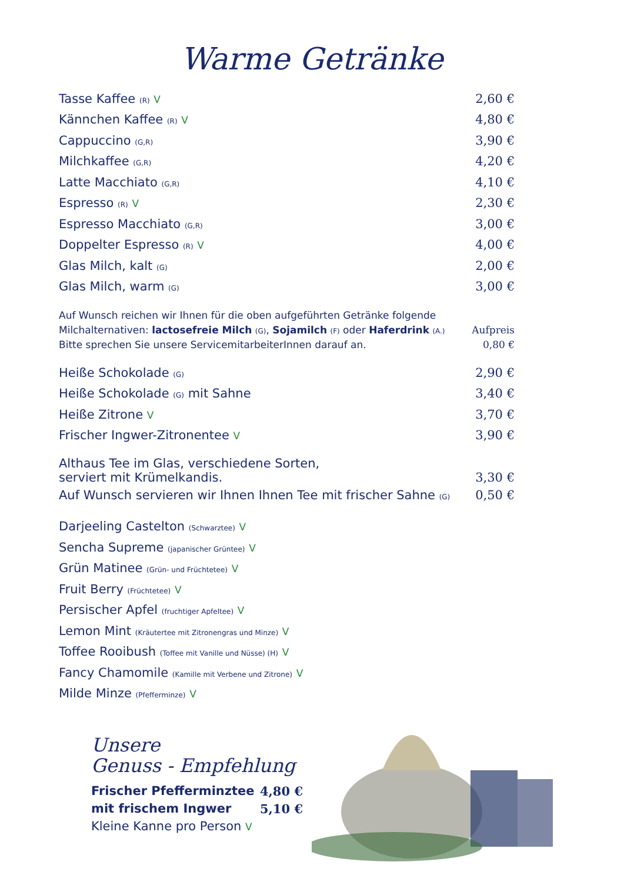Warme Getränke
| Tasse Kaffee (R) V | 2,60 € |
| Kännchen Kaffee (R) V | 4,80 € |
| Cappuccino (G,R) | 3,90 € |
| Milchkaffee (G,R) | 4,20 € |
| Latte Macchiato (G,R) | 4,10 € |
| Espresso (R) V | 2,30 € |
| Espresso Macchiato (G,R) | 3,00 € |
| Doppelter Espresso (R) V | 4,00 € |
| Glas Milch, kalt (G) | 2,00 € |
| Glas Milch, warm (G) | 3,00 € |
| Auf Wunsch reichen wir Ihnen für die oben aufgeführten Getränke folgende | |
| Milchalternativen: lactosefreie Milch (G) , Sojamilch (F) oder Haferdrink (A.) | Aufpreis |
| Bitte sprechen Sie unsere ServicemitarbeiterInnen darauf an. | 0,80 € |
| Heiße Schokolade (G) | 2,90 € |
| Heiße Schokolade (G) mit Sahne | 3,40 € |
| Heiße Zitrone V | 3,70 € |
| Frischer Ingwer-Zitronentee V | 3,90 € |
| Althaus Tee im Glas, verschiedene Sorten, serviert mit Krümelkandis. | 3,30 € |
| Auf Wunsch servieren wir Ihnen Ihnen Tee mit frischer Sahne (G) | 0,50 € |
| Darjeeling Castelton (Schwarztee) V | |
| Sencha Supreme (japanischer Grüntee) V | |
| Grün Matinee (Grün- und Früchtetee) V | |
| Fruit Berry (Früchtetee) V | |
| Persischer Apfel (fruchtiger Apfeltee) V | |
| Lemon Mint (Kräutertee mit Zitronengras und Minze) V | |
| Toffee Rooibush (Toffee mit Vanille und Nüsse) (H) V | |
| Fancy Chamomile (Kamille mit Verbene und Zitrone) V | |
| Milde Minze (Pfefferminze) V | |
Unsere
Genuss - Empfehlung
| Frischer Pfefferminztee | 4,80 € |
| mit frischem Ingwer | 5,10 € |
| Kleine Kanne pro Person V | |